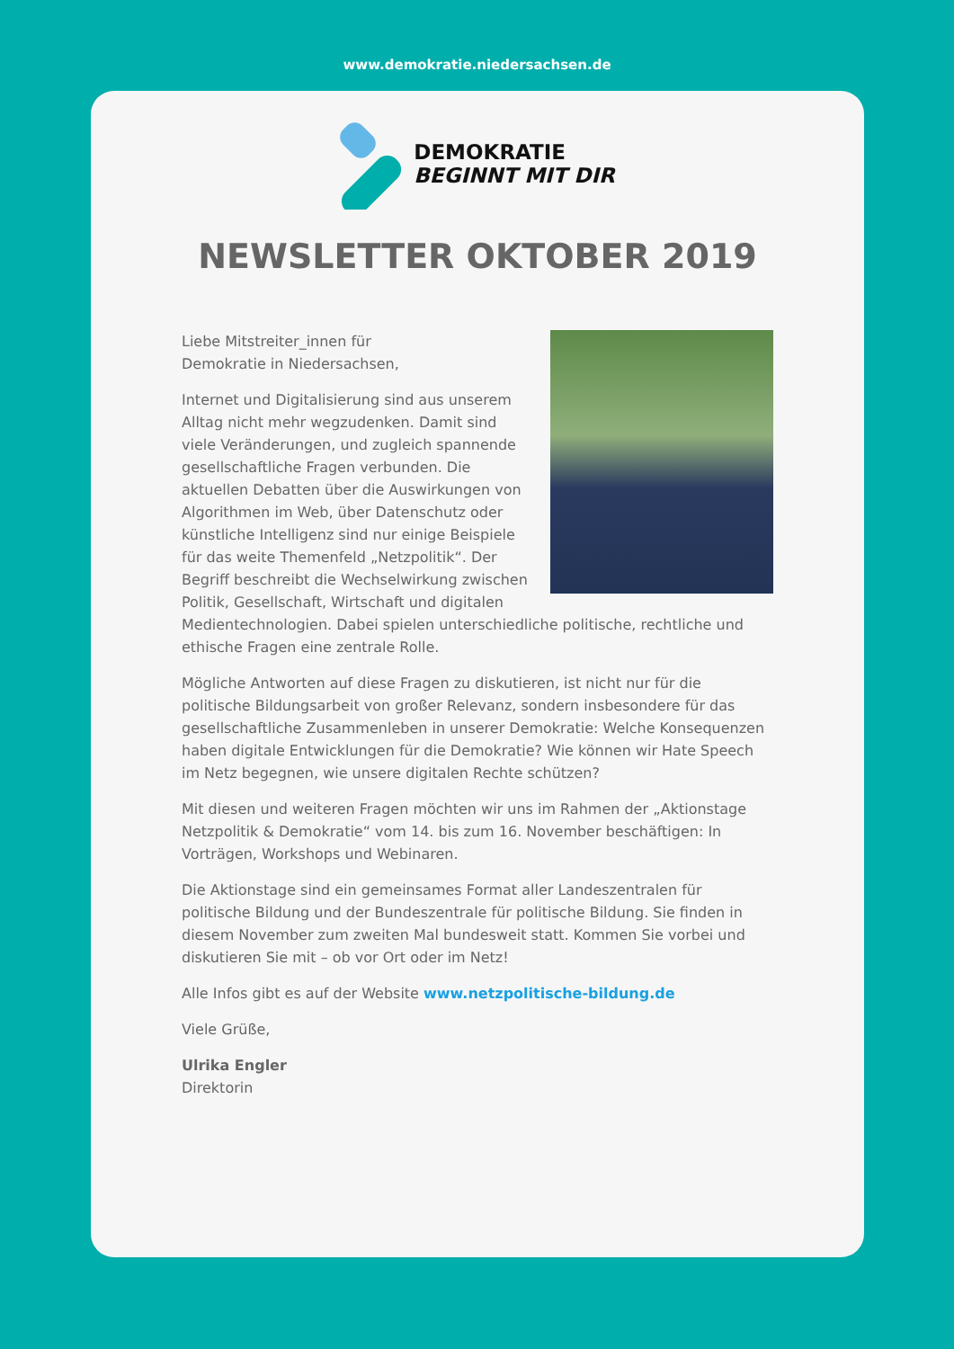www.demokratie.niedersachsen.de
DEMOKRATIE
BEGINNT MIT DIR
NEWSLETTER OKTOBER 2019
Liebe Mitstreiter_innen für
Demokratie in Niedersachsen,
Internet und Digitalisierung sind aus unserem Alltag nicht mehr wegzudenken. Damit sind viele Veränderungen, und zugleich spannende gesellschaftliche Fragen verbunden. Die aktuellen Debatten über die Auswirkungen von Algorithmen im Web, über Datenschutz oder künstliche Intelligenz sind nur einige Beispiele für das weite Themenfeld „Netzpolitik“. Der Begriff beschreibt die Wechselwirkung zwischen Politik, Gesellschaft, Wirtschaft und digitalen Medientechnologien. Dabei spielen unterschiedliche politische, rechtliche und ethische Fragen eine zentrale Rolle.
Mögliche Antworten auf diese Fragen zu diskutieren, ist nicht nur für die politische Bildungsarbeit von großer Relevanz, sondern insbesondere für das gesellschaftliche Zusammenleben in unserer Demokratie: Welche Konsequenzen haben digitale Entwicklungen für die Demokratie? Wie können wir Hate Speech im Netz begegnen, wie unsere digitalen Rechte schützen?
Mit diesen und weiteren Fragen möchten wir uns im Rahmen der „Aktionstage Netzpolitik & Demokratie“ vom 14. bis zum 16. November beschäftigen: In Vorträgen, Workshops und Webinaren.
Die Aktionstage sind ein gemeinsames Format aller Landeszentralen für politische Bildung und der Bundeszentrale für politische Bildung. Sie finden in diesem November zum zweiten Mal bundesweit statt. Kommen Sie vorbei und diskutieren Sie mit – ob vor Ort oder im Netz!
Alle Infos gibt es auf der Website www.netzpolitische-bildung.de
Viele Grüße,
Ulrika Engler
Direktorin